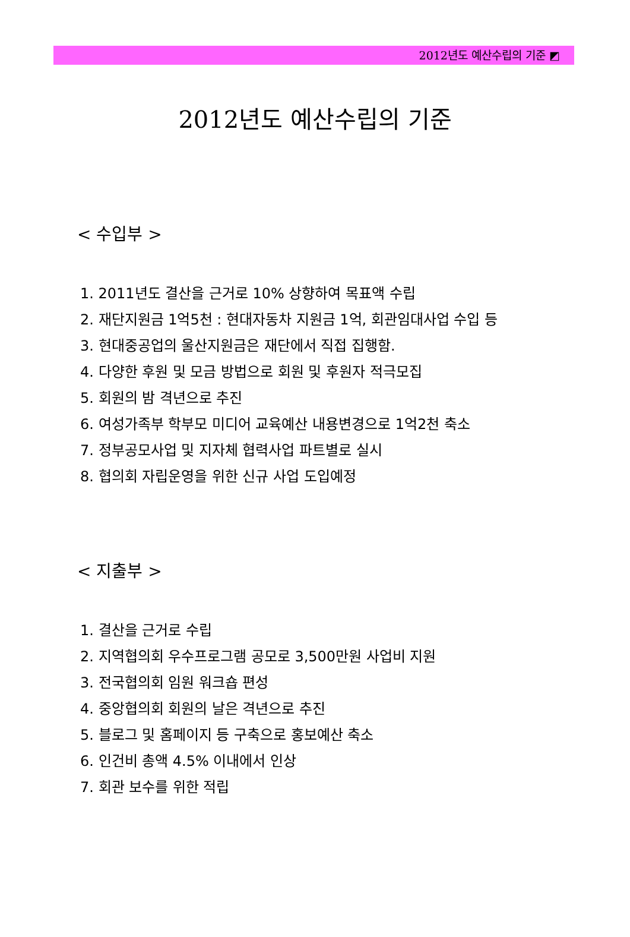2012년도 예산수립의 기준 ◩
2012년도 예산수립의 기준
< 수입부 >
1. 2011년도 결산을 근거로 10% 상향하여 목표액 수립
2. 재단지원금 1억5천 : 현대자동차 지원금 1억, 회관임대사업 수입 등
3. 현대중공업의 울산지원금은 재단에서 직접 집행함.
4. 다양한 후원 및 모금 방법으로 회원 및 후원자 적극모집
5. 회원의 밤 격년으로 추진
6. 여성가족부 학부모 미디어 교육예산 내용변경으로 1억2천 축소
7. 정부공모사업 및 지자체 협력사업 파트별로 실시
8. 협의회 자립운영을 위한 신규 사업 도입예정
< 지출부 >
1. 결산을 근거로 수립
2. 지역협의회 우수프로그램 공모로 3,500만원 사업비 지원
3. 전국협의회 임원 워크숍 편성
4. 중앙협의회 회원의 날은 격년으로 추진
5. 블로그 및 홈페이지 등 구축으로 홍보예산 축소
6. 인건비 총액 4.5% 이내에서 인상
7. 회관 보수를 위한 적립